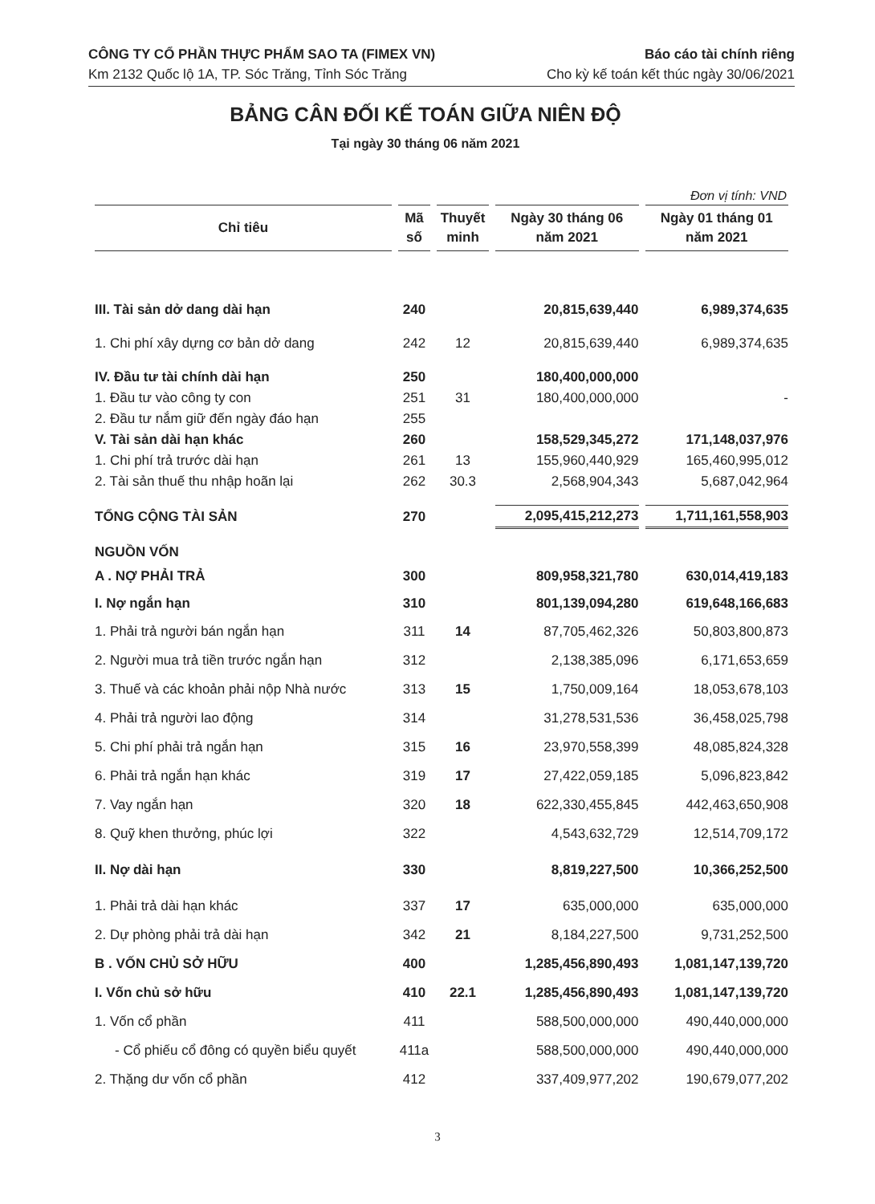CÔNG TY CỔ PHẦN THỰC PHẨM SAO TA (FIMEX VN)
Km 2132 Quốc lộ 1A, TP. Sóc Trăng, Tỉnh Sóc Trăng
Báo cáo tài chính riêng
Cho kỳ kế toán kết thúc ngày 30/06/2021
BẢNG CÂN ĐỐI KẾ TOÁN GIỮA NIÊN ĐỘ
Tại ngày 30 tháng 06 năm 2021
Đơn vị tính: VND
| Chỉ tiêu | Mã số | Thuyết minh | Ngày 30 tháng 06 năm 2021 | Ngày 01 tháng 01 năm 2021 |
| --- | --- | --- | --- | --- |
| III. Tài sản dở dang dài hạn | 240 | | 20,815,639,440 | 6,989,374,635 |
| 1. Chi phí xây dựng cơ bản dở dang | 242 | 12 | 20,815,639,440 | 6,989,374,635 |
| IV. Đầu tư tài chính dài hạn | 250 | | 180,400,000,000 | |
| 1. Đầu tư vào công ty con | 251 | 31 | 180,400,000,000 | - |
| 2. Đầu tư nắm giữ đến ngày đáo hạn | 255 | | | |
| V. Tài sản dài hạn khác | 260 | | 158,529,345,272 | 171,148,037,976 |
| 1. Chi phí trả trước dài hạn | 261 | 13 | 155,960,440,929 | 165,460,995,012 |
| 2. Tài sản thuế thu nhập hoãn lại | 262 | 30.3 | 2,568,904,343 | 5,687,042,964 |
| TỔNG CỘNG TÀI SẢN | 270 | | 2,095,415,212,273 | 1,711,161,558,903 |
| NGUỒN VỐN | | | | |
| A . NỢ PHẢI TRẢ | 300 | | 809,958,321,780 | 630,014,419,183 |
| I. Nợ ngắn hạn | 310 | | 801,139,094,280 | 619,648,166,683 |
| 1. Phải trả người bán ngắn hạn | 311 | 14 | 87,705,462,326 | 50,803,800,873 |
| 2. Người mua trả tiền trước ngắn hạn | 312 | | 2,138,385,096 | 6,171,653,659 |
| 3. Thuế và các khoản phải nộp Nhà nước | 313 | 15 | 1,750,009,164 | 18,053,678,103 |
| 4. Phải trả người lao động | 314 | | 31,278,531,536 | 36,458,025,798 |
| 5. Chi phí phải trả ngắn hạn | 315 | 16 | 23,970,558,399 | 48,085,824,328 |
| 6. Phải trả ngắn hạn khác | 319 | 17 | 27,422,059,185 | 5,096,823,842 |
| 7. Vay ngắn hạn | 320 | 18 | 622,330,455,845 | 442,463,650,908 |
| 8. Quỹ khen thưởng, phúc lợi | 322 | | 4,543,632,729 | 12,514,709,172 |
| II. Nợ dài hạn | 330 | | 8,819,227,500 | 10,366,252,500 |
| 1. Phải trả dài hạn khác | 337 | 17 | 635,000,000 | 635,000,000 |
| 2. Dự phòng phải trả dài hạn | 342 | 21 | 8,184,227,500 | 9,731,252,500 |
| B . VỐN CHỦ SỞ HỮU | 400 | | 1,285,456,890,493 | 1,081,147,139,720 |
| I. Vốn chủ sở hữu | 410 | 22.1 | 1,285,456,890,493 | 1,081,147,139,720 |
| 1. Vốn cổ phần | 411 | | 588,500,000,000 | 490,440,000,000 |
| - Cổ phiếu cổ đông có quyền biểu quyết | 411a | | 588,500,000,000 | 490,440,000,000 |
| 2. Thặng dư vốn cổ phần | 412 | | 337,409,977,202 | 190,679,077,202 |
3